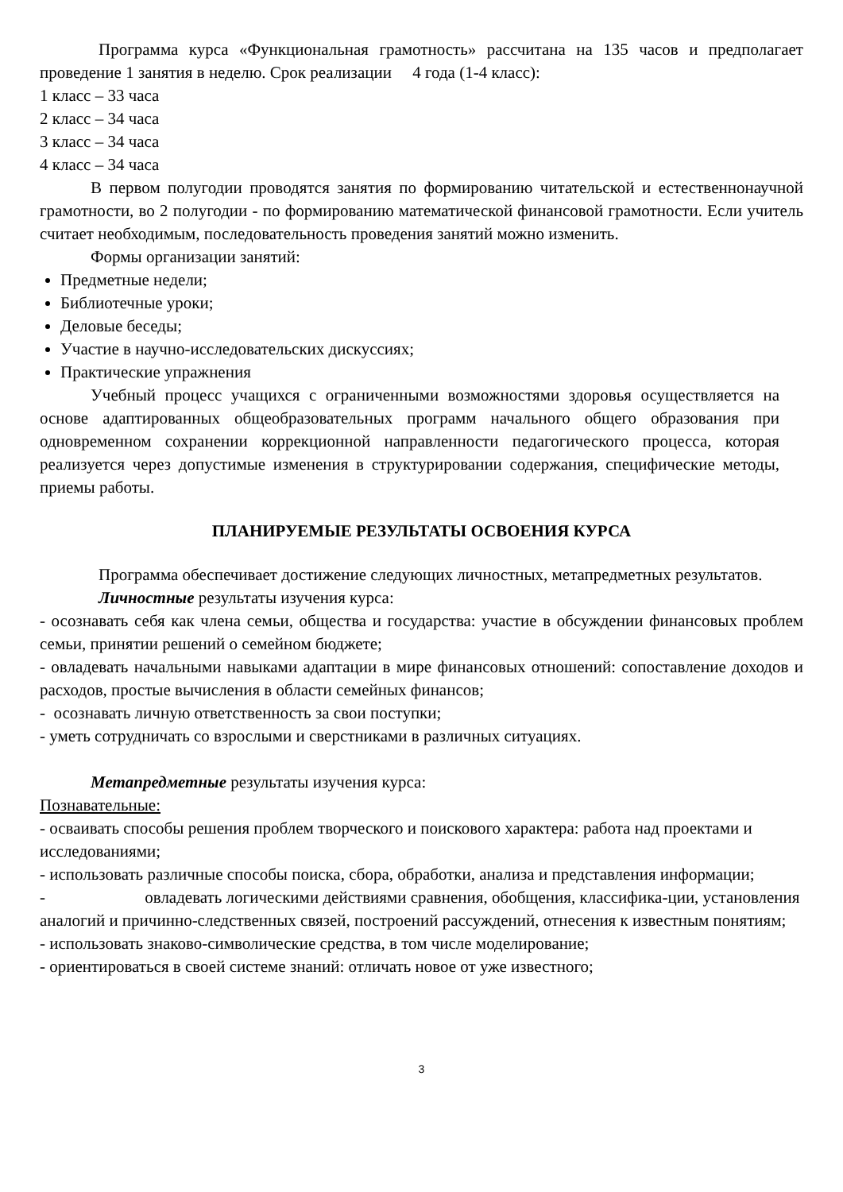Программа курса «Функциональная грамотность» рассчитана на 135 часов и предполагает проведение 1 занятия в неделю. Срок реализации 4 года (1-4 класс):
1 класс – 33 часа
2 класс – 34 часа
3 класс – 34 часа
4 класс – 34 часа
В первом полугодии проводятся занятия по формированию читательской и естественнонаучной грамотности, во 2 полугодии - по формированию математической финансовой грамотности. Если учитель считает необходимым, последовательность проведения занятий можно изменить.
Формы организации занятий:
Предметные недели;
Библиотечные уроки;
Деловые беседы;
Участие в научно-исследовательских дискуссиях;
Практические упражнения
Учебный процесс учащихся с ограниченными возможностями здоровья осуществляется на основе адаптированных общеобразовательных программ начального общего образования при одновременном сохранении коррекционной направленности педагогического процесса, которая реализуется через допустимые изменения в структурировании содержания, специфические методы, приемы работы.
ПЛАНИРУЕМЫЕ РЕЗУЛЬТАТЫ ОСВОЕНИЯ КУРСА
Программа обеспечивает достижение следующих личностных, метапредметных результатов.
Личностные результаты изучения курса:
- осознавать себя как члена семьи, общества и государства: участие в обсуждении финансовых проблем семьи, принятии решений о семейном бюджете;
- овладевать начальными навыками адаптации в мире финансовых отношений: сопоставление доходов и расходов, простые вычисления в области семейных финансов;
- осознавать личную ответственность за свои поступки;
- уметь сотрудничать со взрослыми и сверстниками в различных ситуациях.
Метапредметные результаты изучения курса:
Познавательные:
- осваивать способы решения проблем творческого и поискового характера: работа над проектами и исследованиями;
- использовать различные способы поиска, сбора, обработки, анализа и представления информации;
- овладевать логическими действиями сравнения, обобщения, классифика-ции, установления аналогий и причинно-следственных связей, построений рассуждений, отнесения к известным понятиям;
- использовать знаково-символические средства, в том числе моделирование;
- ориентироваться в своей системе знаний: отличать новое от уже известного;
3